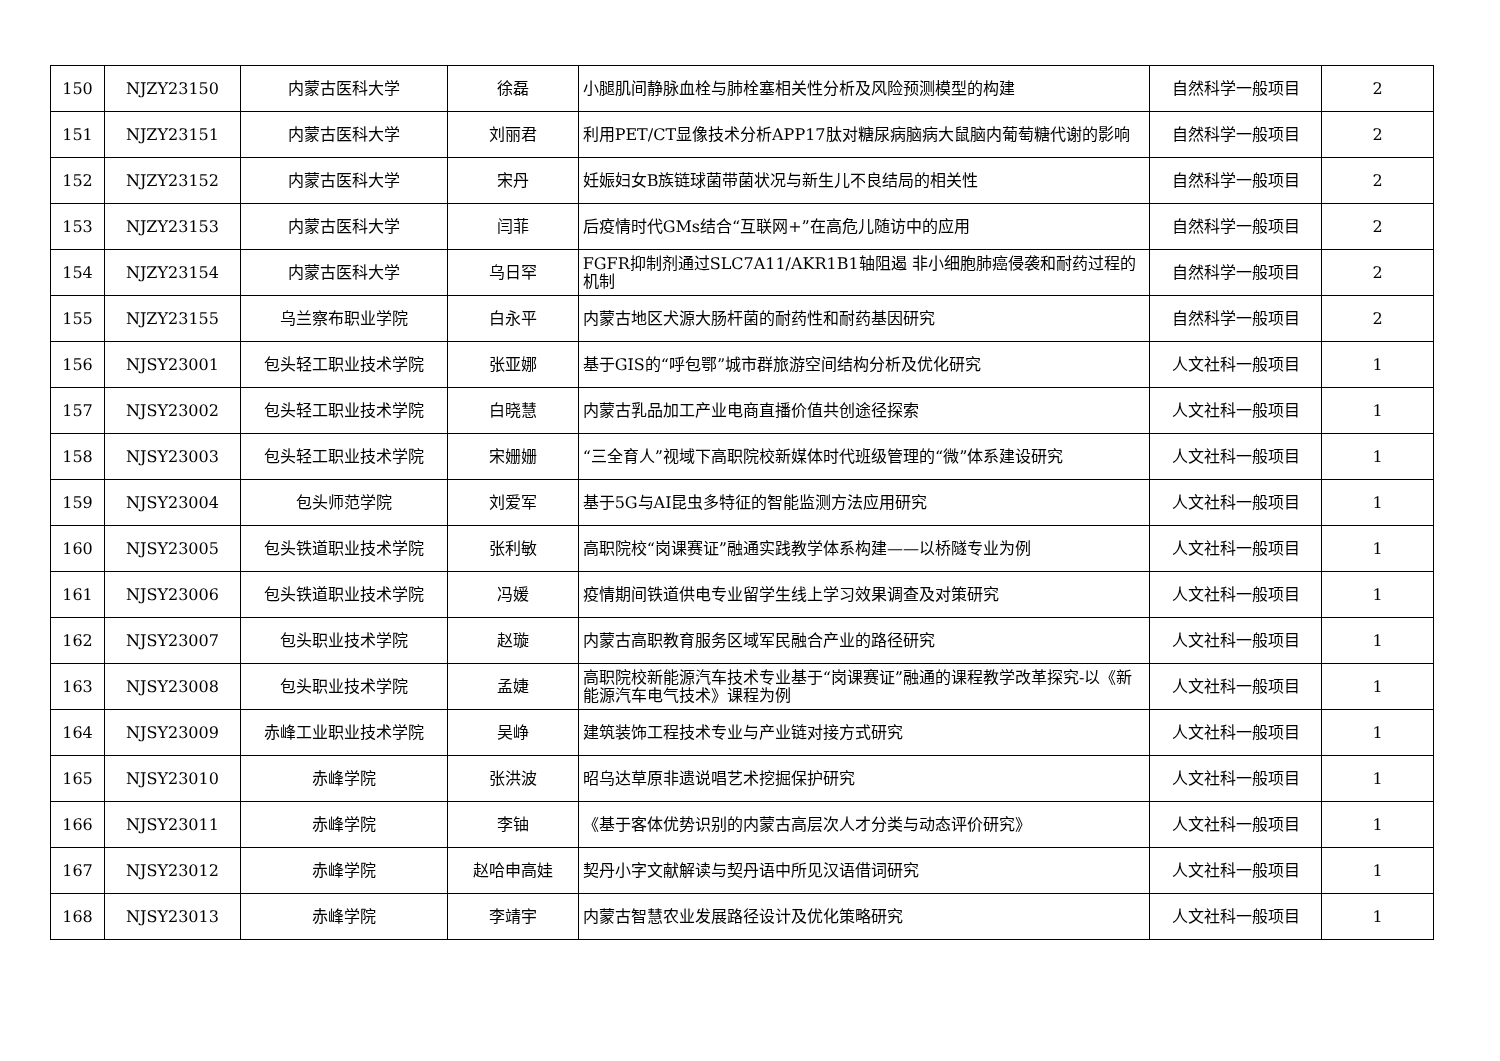| 150 | NJZY23150 | 内蒙古医科大学 | 徐磊 | 小腿肌间静脉血栓与肺栓塞相关性分析及风险预测模型的构建 | 自然科学一般项目 | 2 |
| 151 | NJZY23151 | 内蒙古医科大学 | 刘丽君 | 利用PET/CT显像技术分析APP17肽对糖尿病脑病大鼠脑内葡萄糖代谢的影响 | 自然科学一般项目 | 2 |
| 152 | NJZY23152 | 内蒙古医科大学 | 宋丹 | 妊娠妇女B族链球菌带菌状况与新生儿不良结局的相关性 | 自然科学一般项目 | 2 |
| 153 | NJZY23153 | 内蒙古医科大学 | 闫菲 | 后疫情时代GMs结合“互联网+”在高危儿随访中的应用 | 自然科学一般项目 | 2 |
| 154 | NJZY23154 | 内蒙古医科大学 | 乌日罕 | FGFR抑制剂通过SLC7A11/AKR1B1轴阻遏 非小细胞肺癌侵袭和耐药过程的机制 | 自然科学一般项目 | 2 |
| 155 | NJZY23155 | 乌兰察布职业学院 | 白永平 | 内蒙古地区犬源大肠杆菌的耐药性和耐药基因研究 | 自然科学一般项目 | 2 |
| 156 | NJSY23001 | 包头轻工职业技术学院 | 张亚娜 | 基于GIS的“呼包鄂”城市群旅游空间结构分析及优化研究 | 人文社科一般项目 | 1 |
| 157 | NJSY23002 | 包头轻工职业技术学院 | 白晓慧 | 内蒙古乳品加工产业电商直播价值共创途径探索 | 人文社科一般项目 | 1 |
| 158 | NJSY23003 | 包头轻工职业技术学院 | 宋姗姗 | “三全育人”视域下高职院校新媒体时代班级管理的“微”体系建设研究 | 人文社科一般项目 | 1 |
| 159 | NJSY23004 | 包头师范学院 | 刘爱军 | 基于5G与AI昆虫多特征的智能监测方法应用研究 | 人文社科一般项目 | 1 |
| 160 | NJSY23005 | 包头铁道职业技术学院 | 张利敏 | 高职院校“岗课赛证”融通实践教学体系构建——以桥隧专业为例 | 人文社科一般项目 | 1 |
| 161 | NJSY23006 | 包头铁道职业技术学院 | 冯媛 | 疫情期间铁道供电专业留学生线上学习效果调查及对策研究 | 人文社科一般项目 | 1 |
| 162 | NJSY23007 | 包头职业技术学院 | 赵璇 | 内蒙古高职教育服务区域军民融合产业的路径研究 | 人文社科一般项目 | 1 |
| 163 | NJSY23008 | 包头职业技术学院 | 孟婕 | 高职院校新能源汽车技术专业基于“岗课赛证”融通的课程教学改革探究-以《新能源汽车电气技术》课程为例 | 人文社科一般项目 | 1 |
| 164 | NJSY23009 | 赤峰工业职业技术学院 | 吴峥 | 建筑装饰工程技术专业与产业链对接方式研究 | 人文社科一般项目 | 1 |
| 165 | NJSY23010 | 赤峰学院 | 张洪波 | 昭乌达草原非遗说唱艺术挖掘保护研究 | 人文社科一般项目 | 1 |
| 166 | NJSY23011 | 赤峰学院 | 李铀 | 《基于客体优势识别的内蒙古高层次人才分类与动态评价研究》 | 人文社科一般项目 | 1 |
| 167 | NJSY23012 | 赤峰学院 | 赵哈申高娃 | 契丹小字文献解读与契丹语中所见汉语借词研究 | 人文社科一般项目 | 1 |
| 168 | NJSY23013 | 赤峰学院 | 李靖宇 | 内蒙古智慧农业发展路径设计及优化策略研究 | 人文社科一般项目 | 1 |